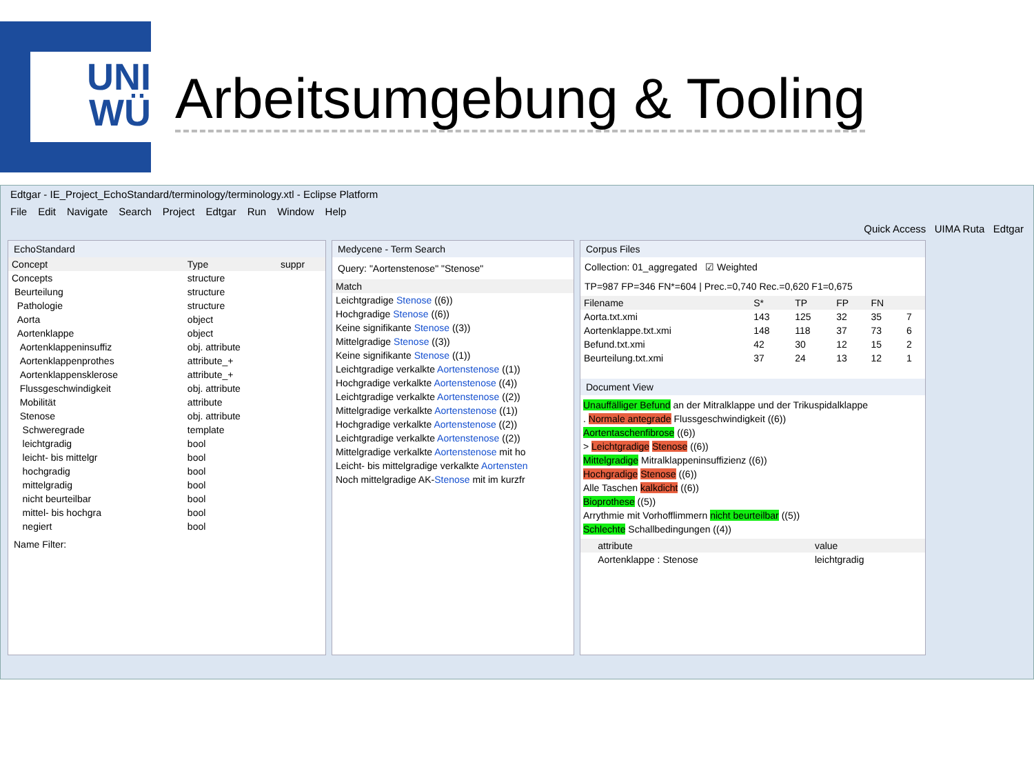UNI
WÜ
Arbeitsumgebung & Tooling
Edtgar - IE_Project_EchoStandard/terminology/terminology.xtl - Eclipse Platform
File Edit Navigate Search Project Edtgar Run Window Help
Quick Access UIMA Ruta Edtgar
EchoStandard
| Concept | Type | suppr |
| --- | --- | --- |
| Concepts | structure | |
| Beurteilung | structure | |
| Pathologie | structure | |
| Aorta | object | |
| Aortenklappe | object | |
| Aortenklappeninsuffiz | obj. attribute | |
| Aortenklappenprothes | attribute_+ | |
| Aortenklappensklerose | attribute_+ | |
| Flussgeschwindigkeit | obj. attribute | |
| Mobilität | attribute | |
| Stenose | obj. attribute | |
| Schweregrade | template | |
| leichtgradig | bool | |
| leicht- bis mittelgr | bool | |
| hochgradig | bool | |
| mittelgradig | bool | |
| nicht beurteilbar | bool | |
| mittel- bis hochgra | bool | |
| negiert | bool | |
Name Filter:
Medycene - Term Search
Query: "Aortenstenose" "Stenose"
| Match |
| --- |
| Leichtgradige Stenose ((6)) |
| Hochgradige Stenose ((6)) |
| Keine signifikante Stenose ((3)) |
| Mittelgradige Stenose ((3)) |
| Keine signifikante Stenose ((1)) |
| Leichtgradige verkalkte Aortenstenose ((1)) |
| Hochgradige verkalkte Aortenstenose ((4)) |
| Leichtgradige verkalkte Aortenstenose ((2)) |
| Mittelgradige verkalkte Aortenstenose ((1)) |
| Hochgradige verkalkte Aortenstenose ((2)) |
| Leichtgradige verkalkte Aortenstenose ((2)) |
| Mittelgradige verkalkte Aortenstenose mit ho |
| Leicht- bis mittelgradige verkalkte Aortensten |
| Noch mittelgradige AK- Stenose mit im kurzfr |
Corpus Files
Collection: 01_aggregated ☑ Weighted
TP=987 FP=346 FN*=604 | Prec.=0,740 Rec.=0,620 F1=0,675
| Filename | S* | TP | FP | FN | |
| --- | --- | --- | --- | --- | --- |
| Aorta.txt.xmi | 143 | 125 | 32 | 35 | 7 |
| Aortenklappe.txt.xmi | 148 | 118 | 37 | 73 | 6 |
| Befund.txt.xmi | 42 | 30 | 12 | 15 | 2 |
| Beurteilung.txt.xmi | 37 | 24 | 13 | 12 | 1 |
Document View
Unauffälliger Befund an der Mitralklappe und der Trikuspidalklappe
. Normale antegrade Flussgeschwindigkeit ((6))
Aortentaschenfibrose ((6))
> Leichtgradige Stenose ((6))
Mittelgradige Mitralklappeninsuffizienz ((6))
Hochgradige Stenose ((6))
Alle Taschen kalkdicht ((6))
Bioprothese ((5))
Arrythmie mit Vorhofflimmern nicht beurteilbar ((5))
Schlechte Schallbedingungen ((4))
| | attribute | value |
| --- | --- | --- |
| | Aortenklappe : Stenose | leichtgradig |